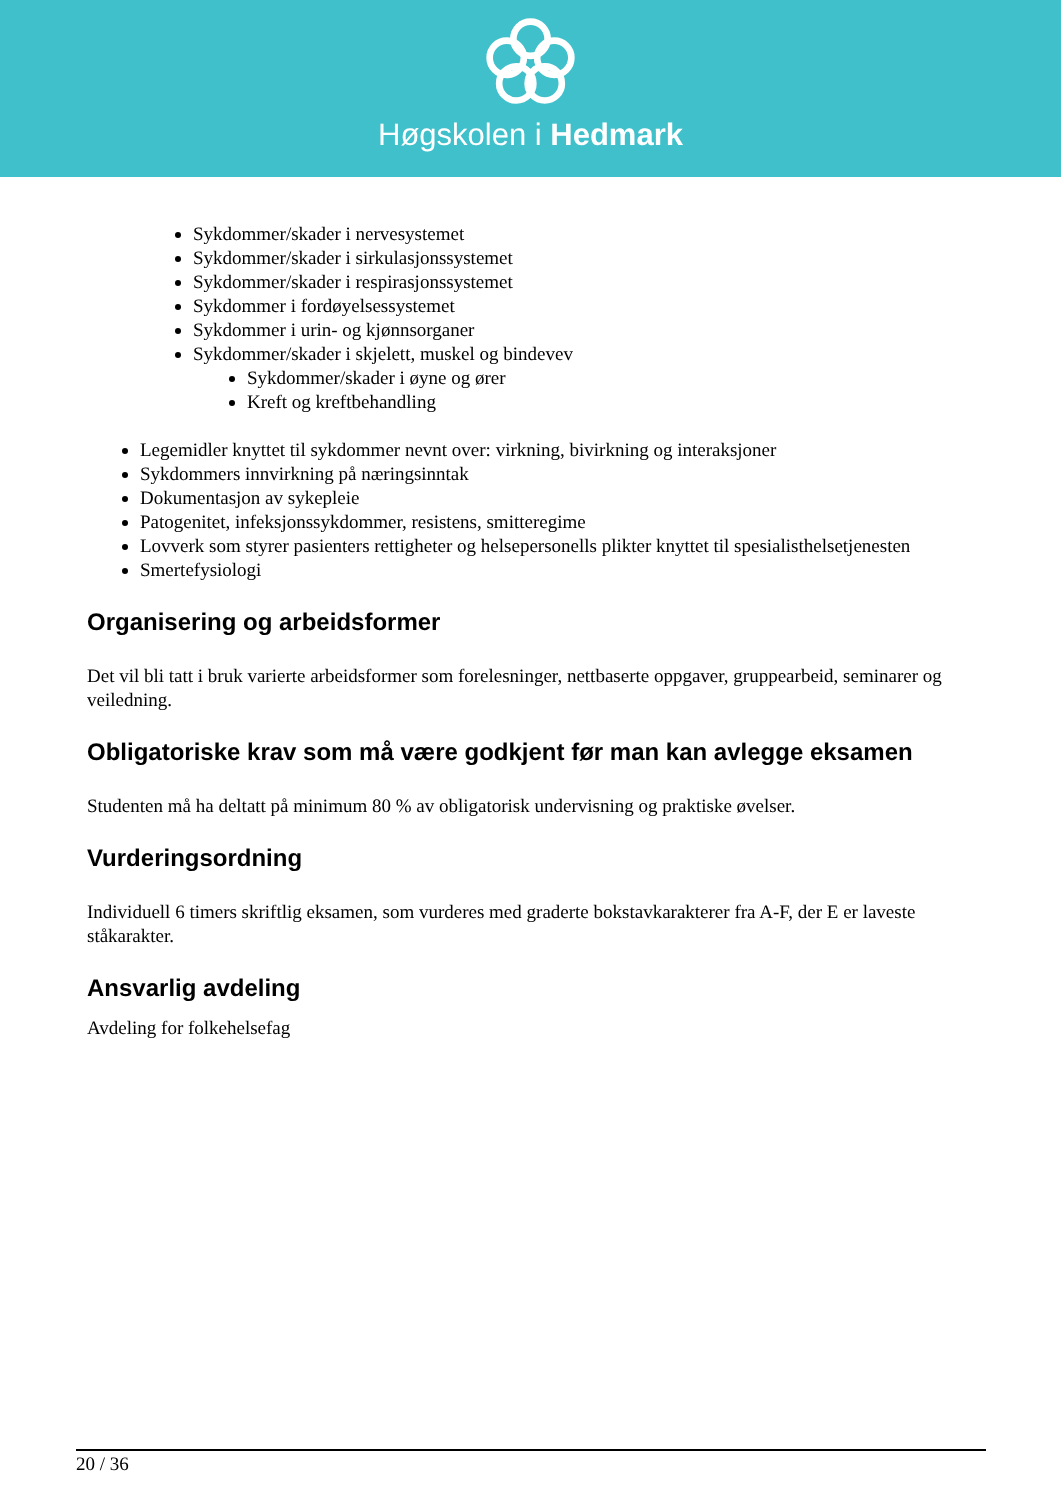Høgskolen i Hedmark
Sykdommer/skader i nervesystemet
Sykdommer/skader i sirkulasjonssystemet
Sykdommer/skader i respirasjonssystemet
Sykdommer i fordøyelsessystemet
Sykdommer i urin- og kjønnsorganer
Sykdommer/skader i skjelett, muskel og bindevev
Sykdommer/skader i øyne og ører
Kreft og kreftbehandling
Legemidler knyttet til sykdommer nevnt over: virkning, bivirkning og interaksjoner
Sykdommers innvirkning på næringsinntak
Dokumentasjon av sykepleie
Patogenitet, infeksjonssykdommer, resistens, smitteregime
Lovverk som styrer pasienters rettigheter og helsepersonells plikter knyttet til spesialisthelsetjenesten
Smertefysiologi
Organisering og arbeidsformer
Det vil bli tatt i bruk varierte arbeidsformer som forelesninger, nettbaserte oppgaver, gruppearbeid, seminarer og veiledning.
Obligatoriske krav som må være godkjent før man kan avlegge eksamen
Studenten må ha deltatt på minimum 80 % av obligatorisk undervisning og praktiske øvelser.
Vurderingsordning
Individuell 6 timers skriftlig eksamen, som vurderes med graderte bokstavkarakterer fra A-F, der E er laveste ståkarakter.
Ansvarlig avdeling
Avdeling for folkehelsefag
20 / 36